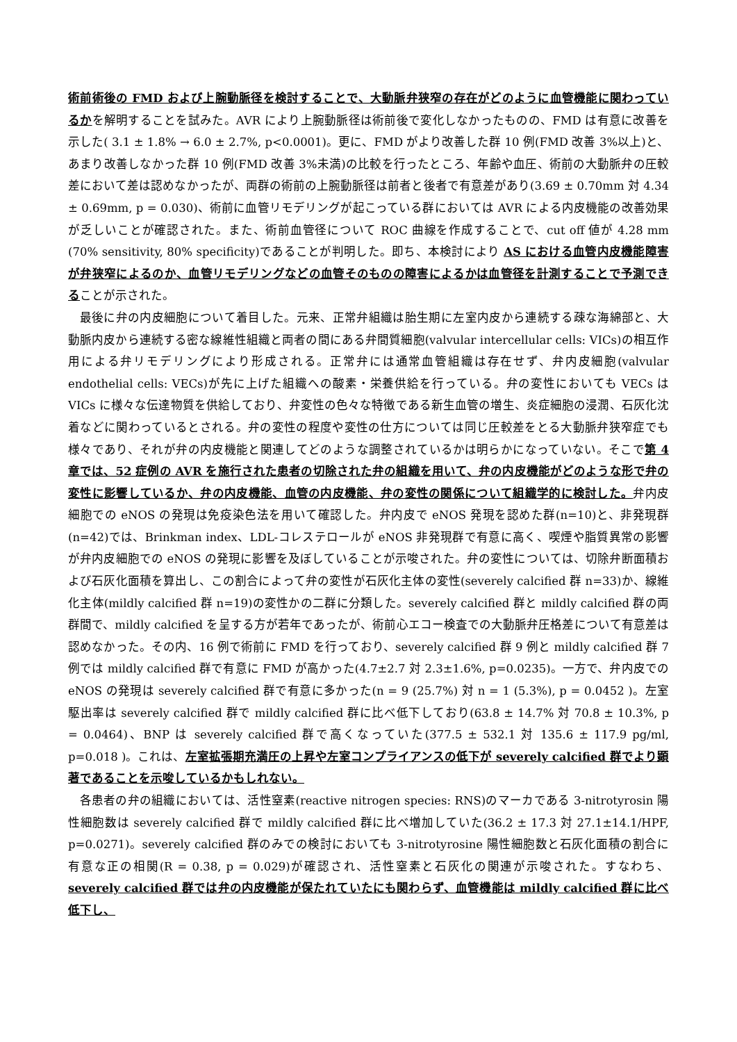術前術後の FMD および上腕動脈径を検討することで、大動脈弁狭窄の存在がどのように血管機能に関わっているかを解明することを試みた。AVR により上腕動脈径は術前後で変化しなかったものの、FMD は有意に改善を示した( 3.1 ± 1.8% → 6.0 ± 2.7%, p<0.0001)。更に、FMD がより改善した群 10 例(FMD 改善 3%以上)と、あまり改善しなかった群 10 例(FMD 改善 3%未満)の比較を行ったところ、年齢や血圧、術前の大動脈弁の圧較差において差は認めなかったが、両群の術前の上腕動脈径は前者と後者で有意差があり(3.69 ± 0.70mm 対 4.34 ± 0.69mm, p = 0.030)、術前に血管リモデリングが起こっている群においては AVR による内皮機能の改善効果が乏しいことが確認された。また、術前血管径について ROC 曲線を作成することで、cut off 値が 4.28 mm (70% sensitivity, 80% specificity)であることが判明した。即ち、本検討により AS における血管内皮機能障害が弁狭窄によるのか、血管リモデリングなどの血管そのものの障害によるかは血管径を計測することで予測できることが示された。
最後に弁の内皮細胞について着目した。元来、正常弁組織は胎生期に左室内皮から連続する疎な海綿部と、大動脈内皮から連続する密な線維性組織と両者の間にある弁間質細胞(valvular intercellular cells: VICs)の相互作用による弁リモデリングにより形成される。正常弁には通常血管組織は存在せず、弁内皮細胞(valvular endothelial cells: VECs)が先に上げた組織への酸素・栄養供給を行っている。弁の変性においても VECs は VICs に様々な伝達物質を供給しており、弁変性の色々な特徴である新生血管の増生、炎症細胞の浸潤、石灰化沈着などに関わっているとされる。弁の変性の程度や変性の仕方については同じ圧較差をとる大動脈弁狭窄症でも様々であり、それが弁の内皮機能と関連してどのような調整されているかは明らかになっていない。そこで第 4 章では、52 症例の AVR を施行された患者の切除された弁の組織を用いて、弁の内皮機能がどのような形で弁の変性に影響しているか、弁の内皮機能、血管の内皮機能、弁の変性の関係について組織学的に検討した。弁内皮細胞での eNOS の発現は免疫染色法を用いて確認した。弁内皮で eNOS 発現を認めた群(n=10)と、非発現群(n=42)では、Brinkman index、LDL-コレステロールが eNOS 非発現群で有意に高く、喫煙や脂質異常の影響が弁内皮細胞での eNOS の発現に影響を及ぼしていることが示唆された。弁の変性については、切除弁断面積および石灰化面積を算出し、この割合によって弁の変性が石灰化主体の変性(severely calcified 群 n=33)か、線維化主体(mildly calcified 群 n=19)の変性かの二群に分類した。severely calcified 群と mildly calcified 群の両群間で、mildly calcified を呈する方が若年であったが、術前心エコー検査での大動脈弁圧格差について有意差は認めなかった。その内、16 例で術前に FMD を行っており、severely calcified 群 9 例と mildly calcified 群 7 例では mildly calcified 群で有意に FMD が高かった(4.7±2.7 対 2.3±1.6%, p=0.0235)。一方で、弁内皮での eNOS の発現は severely calcified 群で有意に多かった(n = 9 (25.7%) 対 n = 1 (5.3%), p = 0.0452 )。左室駆出率は severely calcified 群で mildly calcified 群に比べ低下しており(63.8 ± 14.7% 対 70.8 ± 10.3%, p = 0.0464)、BNP は severely calcified 群で高くなっていた(377.5 ± 532.1 対 135.6 ± 117.9 pg/ml, p=0.018 )。これは、左室拡張期充満圧の上昇や左室コンプライアンスの低下が severely calcified 群でより顕著であることを示唆しているかもしれない。
各患者の弁の組織においては、活性窒素(reactive nitrogen species: RNS)のマーカである 3-nitrotyrosin 陽性細胞数は severely calcified 群で mildly calcified 群に比べ増加していた(36.2 ± 17.3 対 27.1±14.1/HPF, p=0.0271)。severely calcified 群のみでの検討においても 3-nitrotyrosine 陽性細胞数と石灰化面積の割合に有意な正の相関(R = 0.38, p = 0.029)が確認され、活性窒素と石灰化の関連が示唆された。すなわち、severely calcified 群では弁の内皮機能が保たれていたにも関わらず、血管機能は mildly calcified 群に比べ低下し、